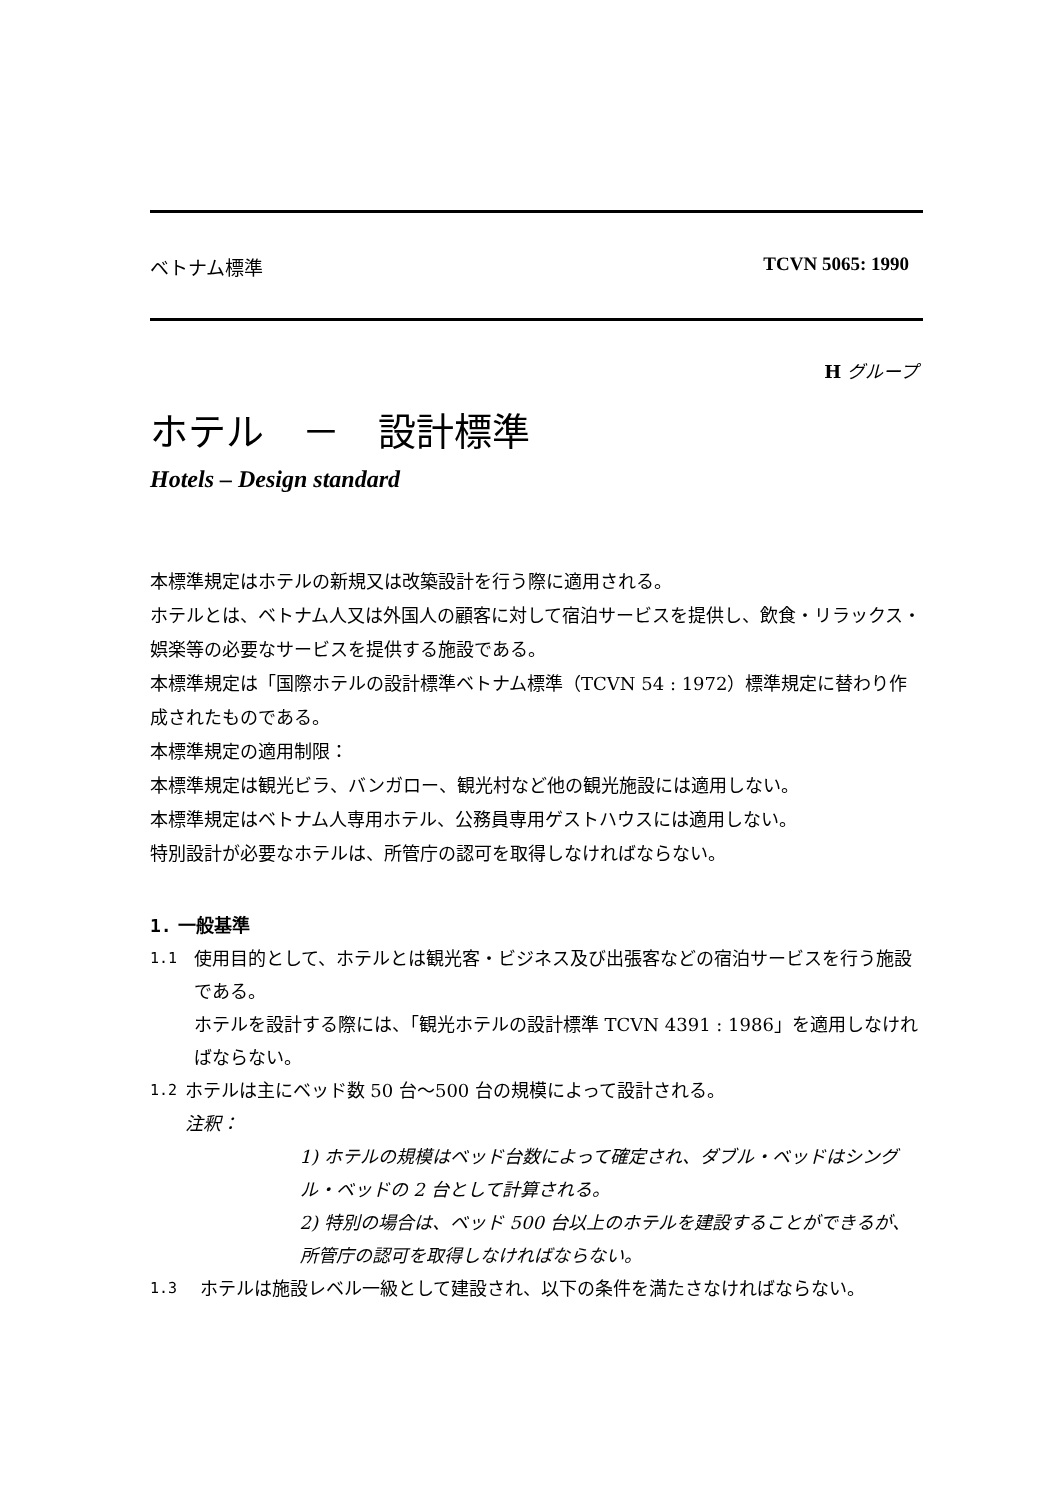ベトナム標準 TCVN 5065: 1990
H グループ
ホテル　－　設計標準
Hotels – Design standard
本標準規定はホテルの新規又は改築設計を行う際に適用される。
ホテルとは、ベトナム人又は外国人の顧客に対して宿泊サービスを提供し、飲食・リラックス・娯楽等の必要なサービスを提供する施設である。
本標準規定は「国際ホテルの設計標準ベトナム標準（TCVN 54 : 1972）標準規定に替わり作成されたものである。
本標準規定の適用制限：
本標準規定は観光ビラ、バンガロー、観光村など他の観光施設には適用しない。
本標準規定はベトナム人専用ホテル、公務員専用ゲストハウスには適用しない。
特別設計が必要なホテルは、所管庁の認可を取得しなければならない。
1. 一般基準
1.1
使用目的として、ホテルとは観光客・ビジネス及び出張客などの宿泊サービスを行う施設である。
ホテルを設計する際には、「観光ホテルの設計標準 TCVN 4391 : 1986」を適用しなければならない。
1.2
ホテルは主にベッド数 50 台～500 台の規模によって設計される。
注釈：
1) ホテルの規模はベッド台数によって確定され、ダブル・ベッドはシングル・ベッドの 2 台として計算される。
2) 特別の場合は、ベッド 500 台以上のホテルを建設することができるが、所管庁の認可を取得しなければならない。
1.3
ホテルは施設レベル一級として建設され、以下の条件を満たさなければならない。